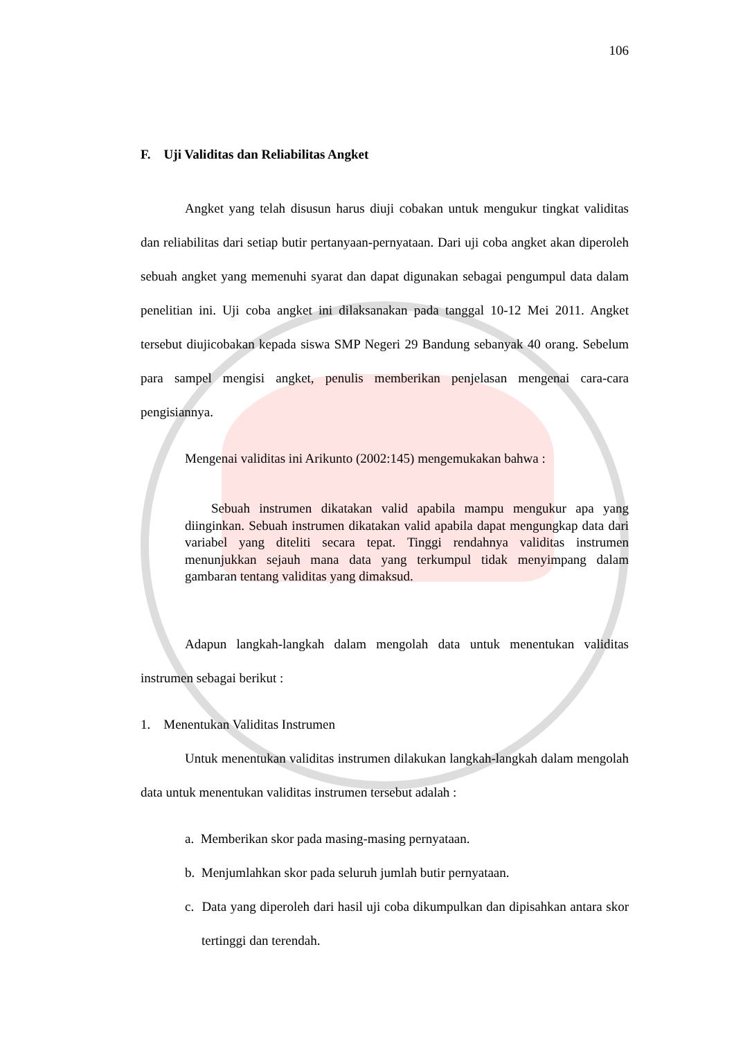106
F. Uji Validitas dan Reliabilitas Angket
Angket yang telah disusun harus diuji cobakan untuk mengukur tingkat validitas dan reliabilitas dari setiap butir pertanyaan-pernyataan. Dari uji coba angket akan diperoleh sebuah angket yang memenuhi syarat dan dapat digunakan sebagai pengumpul data dalam penelitian ini. Uji coba angket ini dilaksanakan pada tanggal 10-12 Mei 2011. Angket tersebut diujicobakan kepada siswa SMP Negeri 29 Bandung sebanyak 40 orang. Sebelum para sampel mengisi angket, penulis memberikan penjelasan mengenai cara-cara pengisiannya.
Mengenai validitas ini Arikunto (2002:145) mengemukakan bahwa :
Sebuah instrumen dikatakan valid apabila mampu mengukur apa yang diinginkan. Sebuah instrumen dikatakan valid apabila dapat mengungkap data dari variabel yang diteliti secara tepat. Tinggi rendahnya validitas instrumen menunjukkan sejauh mana data yang terkumpul tidak menyimpang dalam gambaran tentang validitas yang dimaksud.
Adapun langkah-langkah dalam mengolah data untuk menentukan validitas instrumen sebagai berikut :
1. Menentukan Validitas Instrumen
Untuk menentukan validitas instrumen dilakukan langkah-langkah dalam mengolah data untuk menentukan validitas instrumen tersebut adalah :
a. Memberikan skor pada masing-masing pernyataan.
b. Menjumlahkan skor pada seluruh jumlah butir pernyataan.
c. Data yang diperoleh dari hasil uji coba dikumpulkan dan dipisahkan antara skor tertinggi dan terendah.